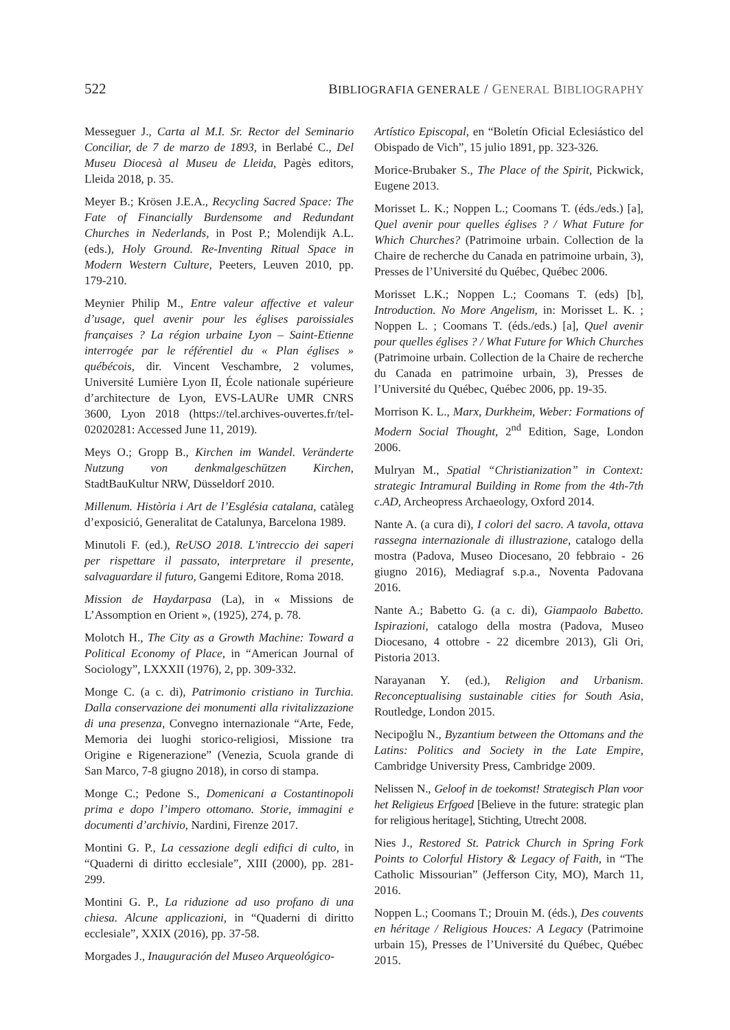522 BIBLIOGRAFIA GENERALE / GENERAL BIBLIOGRAPHY
Messeguer J., Carta al M.I. Sr. Rector del Seminario Conciliar, de 7 de marzo de 1893, in Berlabé C., Del Museu Diocesà al Museu de Lleida, Pagès editors, Lleida 2018, p. 35.
Meyer B.; Krösen J.E.A., Recycling Sacred Space: The Fate of Financially Burdensome and Redundant Churches in Nederlands, in Post P.; Molendijk A.L. (eds.), Holy Ground. Re-Inventing Ritual Space in Modern Western Culture, Peeters, Leuven 2010, pp. 179-210.
Meynier Philip M., Entre valeur affective et valeur d’usage, quel avenir pour les églises paroissiales françaises ? La région urbaine Lyon – Saint-Etienne interrogée par le référentiel du « Plan églises » québécois, dir. Vincent Veschambre, 2 volumes, Université Lumière Lyon II, École nationale supérieure d’architecture de Lyon, EVS-LAURe UMR CNRS 3600, Lyon 2018 (https://tel.archives-ouvertes.fr/tel-02020281: Accessed June 11, 2019).
Meys O.; Gropp B., Kirchen im Wandel. Veränderte Nutzung von denkmalgeschützen Kirchen, StadtBauKultur NRW, Düsseldorf 2010.
Millenum. Història i Art de l’Església catalana, catàleg d’exposició, Generalitat de Catalunya, Barcelona 1989.
Minutoli F. (ed.), ReUSO 2018. L'intreccio dei saperi per rispettare il passato, interpretare il presente, salvaguardare il futuro, Gangemi Editore, Roma 2018.
Mission de Haydarpasa (La), in « Missions de L’Assomption en Orient », (1925), 274, p. 78.
Molotch H., The City as a Growth Machine: Toward a Political Economy of Place, in “American Journal of Sociology”, LXXXII (1976), 2, pp. 309-332.
Monge C. (a c. di), Patrimonio cristiano in Turchia. Dalla conservazione dei monumenti alla rivitalizzazione di una presenza, Convegno internazionale “Arte, Fede, Memoria dei luoghi storico-religiosi, Missione tra Origine e Rigenerazione” (Venezia, Scuola grande di San Marco, 7-8 giugno 2018), in corso di stampa.
Monge C.; Pedone S., Domenicani a Costantinopoli prima e dopo l’impero ottomano. Storie, immagini e documenti d’archivio, Nardini, Firenze 2017.
Montini G. P., La cessazione degli edifici di culto, in “Quaderni di diritto ecclesiale”, XIII (2000), pp. 281-299.
Montini G. P., La riduzione ad uso profano di una chiesa. Alcune applicazioni, in “Quaderni di diritto ecclesiale”, XXIX (2016), pp. 37-58.
Morgades J., Inauguración del Museo Arqueológico-
Artístico Episcopal, en “Boletín Oficial Eclesiástico del Obispado de Vich”, 15 julio 1891, pp. 323-326.
Morice-Brubaker S., The Place of the Spirit, Pickwick, Eugene 2013.
Morisset L. K.; Noppen L.; Coomans T. (éds./eds.) [a], Quel avenir pour quelles églises ? / What Future for Which Churches? (Patrimoine urbain. Collection de la Chaire de recherche du Canada en patrimoine urbain, 3), Presses de l’Université du Québec, Québec 2006.
Morisset L.K.; Noppen L.; Coomans T. (eds) [b], Introduction. No More Angelism, in: Morisset L. K. ; Noppen L. ; Coomans T. (éds./eds.) [a], Quel avenir pour quelles églises ? / What Future for Which Churches (Patrimoine urbain. Collection de la Chaire de recherche du Canada en patrimoine urbain, 3), Presses de l’Université du Québec, Québec 2006, pp. 19-35.
Morrison K. L., Marx, Durkheim, Weber: Formations of Modern Social Thought, 2<sup>nd</sup> Edition, Sage, London 2006.
Mulryan M., Spatial “Christianization” in Context: strategic Intramural Building in Rome from the 4th-7th c.AD, Archeopress Archaeology, Oxford 2014.
Nante A. (a cura di), I colori del sacro. A tavola, ottava rassegna internazionale di illustrazione, catalogo della mostra (Padova, Museo Diocesano, 20 febbraio - 26 giugno 2016), Mediagraf s.p.a., Noventa Padovana 2016.
Nante A.; Babetto G. (a c. di), Giampaolo Babetto. Ispirazioni, catalogo della mostra (Padova, Museo Diocesano, 4 ottobre - 22 dicembre 2013), Gli Ori, Pistoria 2013.
Narayanan Y. (ed.), Religion and Urbanism. Reconceptualising sustainable cities for South Asia, Routledge, London 2015.
Necipoğlu N., Byzantium between the Ottomans and the Latins: Politics and Society in the Late Empire, Cambridge University Press, Cambridge 2009.
Nelissen N., Geloof in de toekomst! Strategisch Plan voor het Religieus Erfgoed [Believe in the future: strategic plan for religious heritage], Stichting, Utrecht 2008.
Nies J., Restored St. Patrick Church in Spring Fork Points to Colorful History & Legacy of Faith, in “The Catholic Missourian” (Jefferson City, MO), March 11, 2016.
Noppen L.; Coomans T.; Drouin M. (éds.), Des couvents en héritage / Religious Houces: A Legacy (Patrimoine urbain 15), Presses de l’Université du Québec, Québec 2015.